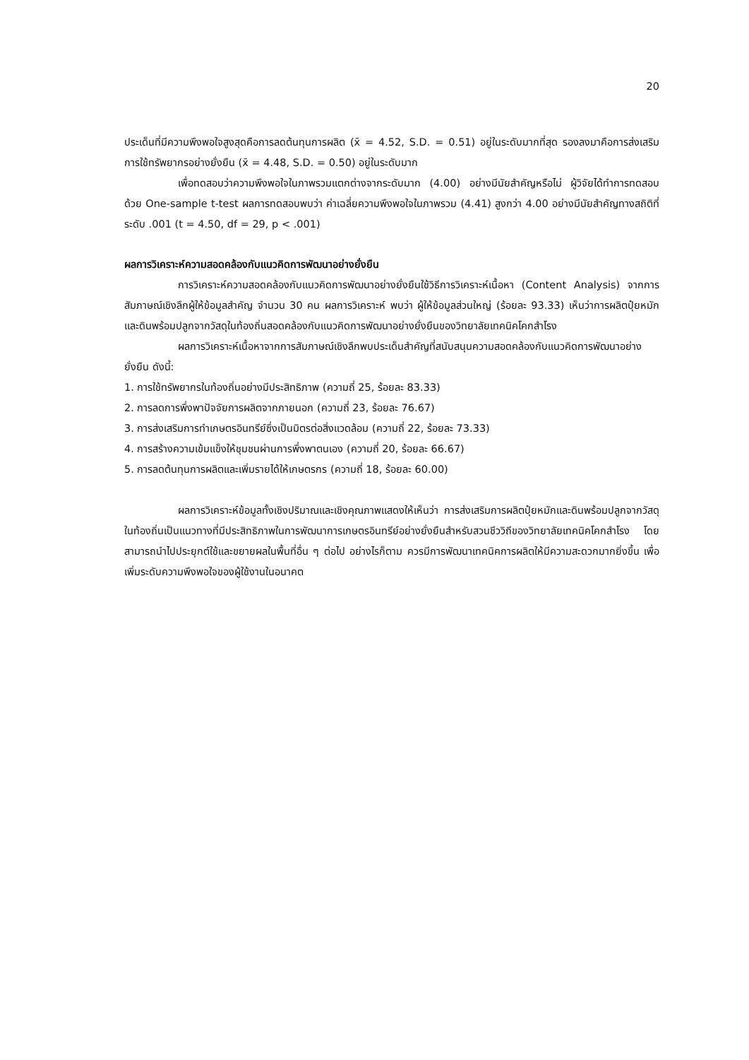20
ประเด็นที่มีความพึงพอใจสูงสุดคือการลดต้นทุนการผลิต (x̄ = 4.52, S.D. = 0.51) อยู่ในระดับมากที่สุด รองลงมาคือการส่งเสริมการใช้ทรัพยากรอย่างยั่งยืน (x̄ = 4.48, S.D. = 0.50) อยู่ในระดับมาก
เพื่อทดสอบว่าความพึงพอใจในภาพรวมแตกต่างจากระดับมาก (4.00) อย่างมีนัยสำคัญหรือไม่ ผู้วิจัยได้ทำการทดสอบด้วย One-sample t-test ผลการทดสอบพบว่า ค่าเฉลี่ยความพึงพอใจในภาพรวม (4.41) สูงกว่า 4.00 อย่างมีนัยสำคัญทางสถิติที่ระดับ .001 (t = 4.50, df = 29, p < .001)
ผลการวิเคราะห์ความสอดคล้องกับแนวคิดการพัฒนาอย่างยั่งยืน
การวิเคราะห์ความสอดคล้องกับแนวคิดการพัฒนาอย่างยั่งยืนใช้วิธีการวิเคราะห์เนื้อหา (Content Analysis) จากการสัมภาษณ์เชิงลึกผู้ให้ข้อมูลสำคัญ จำนวน 30 คน ผลการวิเคราะห์ พบว่า ผู้ให้ข้อมูลส่วนใหญ่ (ร้อยละ 93.33) เห็นว่าการผลิตปุ๋ยหมักและดินพร้อมปลูกจากวัสดุในท้องถิ่นสอดคล้องกับแนวคิดการพัฒนาอย่างยั่งยืนของวิทยาลัยเทคนิคโคกสำโรง
ผลการวิเคราะห์เนื้อหาจากการสัมภาษณ์เชิงลึกพบประเด็นสำคัญที่สนับสนุนความสอดคล้องกับแนวคิดการพัฒนาอย่างยั่งยืน ดังนี้:
1. การใช้ทรัพยากรในท้องถิ่นอย่างมีประสิทธิภาพ (ความถี่ 25, ร้อยละ 83.33)
2. การลดการพึ่งพาปัจจัยการผลิตจากภายนอก (ความถี่ 23, ร้อยละ 76.67)
3. การส่งเสริมการทำเกษตรอินทรีย์ซึ่งเป็นมิตรต่อสิ่งแวดล้อม (ความถี่ 22, ร้อยละ 73.33)
4. การสร้างความเข้มแข็งให้ชุมชนผ่านการพึ่งพาตนเอง (ความถี่ 20, ร้อยละ 66.67)
5. การลดต้นทุนการผลิตและเพิ่มรายได้ให้เกษตรกร (ความถี่ 18, ร้อยละ 60.00)
ผลการวิเคราะห์ข้อมูลทั้งเชิงปริมาณและเชิงคุณภาพแสดงให้เห็นว่า การส่งเสริมการผลิตปุ๋ยหมักและดินพร้อมปลูกจากวัสดุในท้องถิ่นเป็นแนวทางที่มีประสิทธิภาพในการพัฒนาการเกษตรอินทรีย์อย่างยั่งยืนสำหรับสวนชีววิถีของวิทยาลัยเทคนิคโคกสำโรง โดยสามารถนำไปประยุกต์ใช้และขยายผลในพื้นที่อื่น ๆ ต่อไป อย่างไรก็ตาม ควรมีการพัฒนาเทคนิคการผลิตให้มีความสะดวกมากยิ่งขึ้น เพื่อเพิ่มระดับความพึงพอใจของผู้ใช้งานในอนาคต